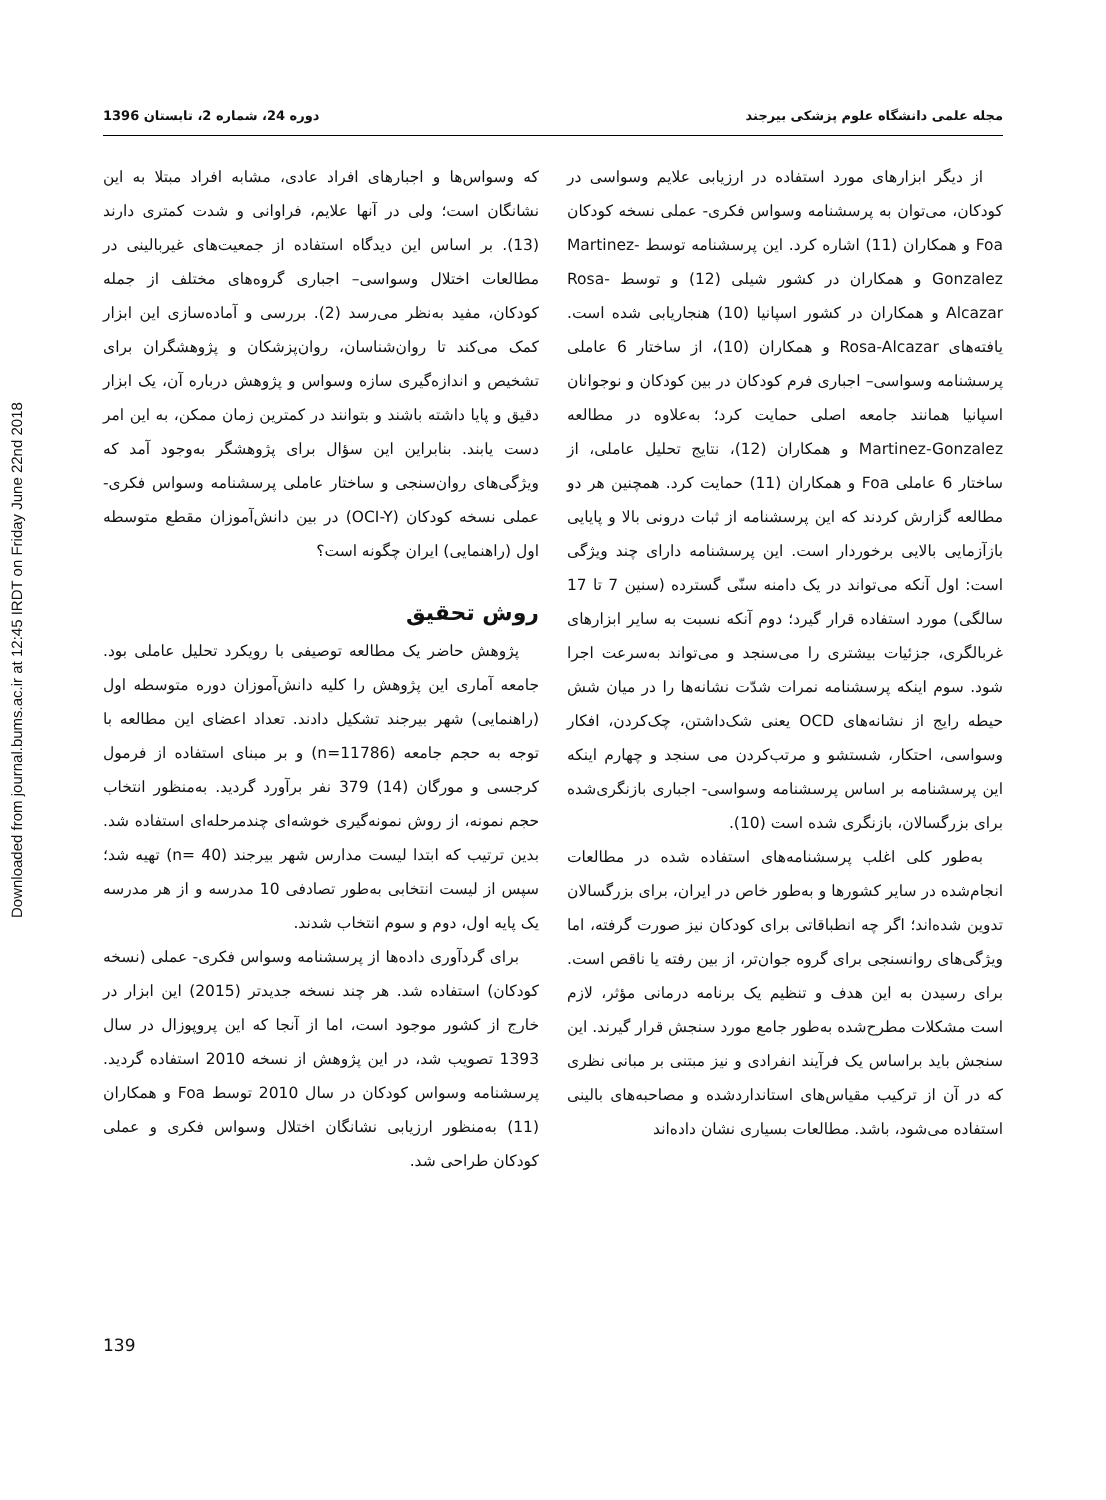Downloaded from journal.bums.ac.ir at 12:45 IRDT on Friday June 22nd 2018
مجله علمی دانشگاه علوم پزشکی بیرجند دوره 24، شماره 2، تابستان 1396
از دیگر ابزارهای مورد استفاده در ارزیابی علایم وسواسی در کودکان، می‌توان به پرسشنامه وسواس فکری- عملی نسخه کودکان Foa و همکاران (11) اشاره کرد. این پرسشنامه توسط Martinez-Gonzalez و همکاران در کشور شیلی (12) و توسط Rosa-Alcazar و همکاران در کشور اسپانیا (10) هنجاریابی شده است. یافته‌های Rosa-Alcazar و همکاران (10)، از ساختار 6 عاملی پرسشنامه وسواسی– اجباری فرم کودکان در بین کودکان و نوجوانان اسپانیا همانند جامعه اصلی حمایت کرد؛ به‌علاوه در مطالعه Martinez-Gonzalez و همکاران (12)، نتایج تحلیل عاملی، از ساختار 6 عاملی Foa و همکاران (11) حمایت کرد. همچنین هر دو مطالعه گزارش کردند که این پرسشنامه از ثبات درونی بالا و پایایی بازآزمایی بالایی برخوردار است. این پرسشنامه دارای چند ویژگی است: اول آنکه می‌تواند در یک دامنه سنّی گسترده (سنین 7 تا 17 سالگی) مورد استفاده قرار گیرد؛ دوم آنکه نسبت به سایر ابزارهای غربالگری، جزئیات بیشتری را می‌سنجد و می‌تواند به‌سرعت اجرا شود. سوم اینکه پرسشنامه نمرات شدّت نشانه‌ها را در میان شش حیطه رایج از نشانه‌های OCD یعنی شک‌داشتن، چک‌کردن، افکار وسواسی، احتکار، شستشو و مرتب‌کردن می سنجد و چهارم اینکه این پرسشنامه بر اساس پرسشنامه وسواسی- اجباری بازنگری‌شده برای بزرگسالان، بازنگری شده است (10).
به‌طور کلی اغلب پرسشنامه‌های استفاده شده در مطالعات انجام‌شده در سایر کشورها و به‌طور خاص در ایران، برای بزرگسالان تدوین شده‌اند؛ اگر چه انطباقاتی برای کودکان نیز صورت گرفته، اما ویژگی‌های روانسنجی برای گروه جوان‌تر، از بین رفته یا ناقص است. برای رسیدن به این هدف و تنظیم یک برنامه درمانی مؤثر، لازم است مشکلات مطرح‌شده به‌طور جامع مورد سنجش قرار گیرند. این سنجش باید براساس یک فرآیند انفرادی و نیز مبتنی بر مبانی نظری که در آن از ترکیب مقیاس‌های استانداردشده و مصاحبه‌های بالینی استفاده می‌شود، باشد. مطالعات بسیاری نشان داده‌اند
که وسواس‌ها و اجبارهای افراد عادی، مشابه افراد مبتلا به این نشانگان است؛ ولی در آنها علایم، فراوانی و شدت کمتری دارند (13). بر اساس این دیدگاه استفاده از جمعیت‌های غیربالینی در مطالعات اختلال وسواسی– اجباری گروه‌های مختلف از جمله کودکان، مفید به‌نظر می‌رسد (2). بررسی و آماده‌سازی این ابزار کمک می‌کند تا روان‌شناسان، روان‌پزشکان و پژوهشگران برای تشخیص و اندازه‌گیری سازه وسواس و پژوهش درباره آن، یک ابزار دقیق و پایا داشته باشند و بتوانند در کمترین زمان ممکن، به این امر دست یابند. بنابراین این سؤال برای پژوهشگر به‌وجود آمد که ویژگی‌های روان‌سنجی و ساختار عاملی پرسشنامه وسواس فکری- عملی نسخه کودکان (OCI-Y) در بین دانش‌آموزان مقطع متوسطه اول (راهنمایی) ایران چگونه است؟
روش تحقیق
پژوهش حاضر یک مطالعه توصیفی با رویکرد تحلیل عاملی بود. جامعه آماری این پژوهش را کلیه دانش‌آموزان دوره متوسطه اول (راهنمایی) شهر بیرجند تشکیل دادند. تعداد اعضای این مطالعه با توجه به حجم جامعه (n=11786) و بر مبنای استفاده از فرمول کرجسی و مورگان (14) 379 نفر برآورد گردید. به‌منظور انتخاب حجم نمونه، از روش نمونه‌گیری خوشه‌ای چندمرحله‌ای استفاده شد. بدین ترتیب که ابتدا لیست مدارس شهر بیرجند (n= 40) تهیه شد؛ سپس از لیست انتخابی به‌طور تصادفی 10 مدرسه و از هر مدرسه یک پایه اول، دوم و سوم انتخاب شدند.
برای گردآوری داده‌ها از پرسشنامه وسواس فکری- عملی (نسخه کودکان) استفاده شد. هر چند نسخه جدیدتر (2015) این ابزار در خارج از کشور موجود است، اما از آنجا که این پروپوزال در سال 1393 تصویب شد، در این پژوهش از نسخه 2010 استفاده گردید. پرسشنامه وسواس کودکان در سال 2010 توسط Foa و همکاران (11) به‌منظور ارزیابی نشانگان اختلال وسواس فکری و عملی کودکان طراحی شد.
139